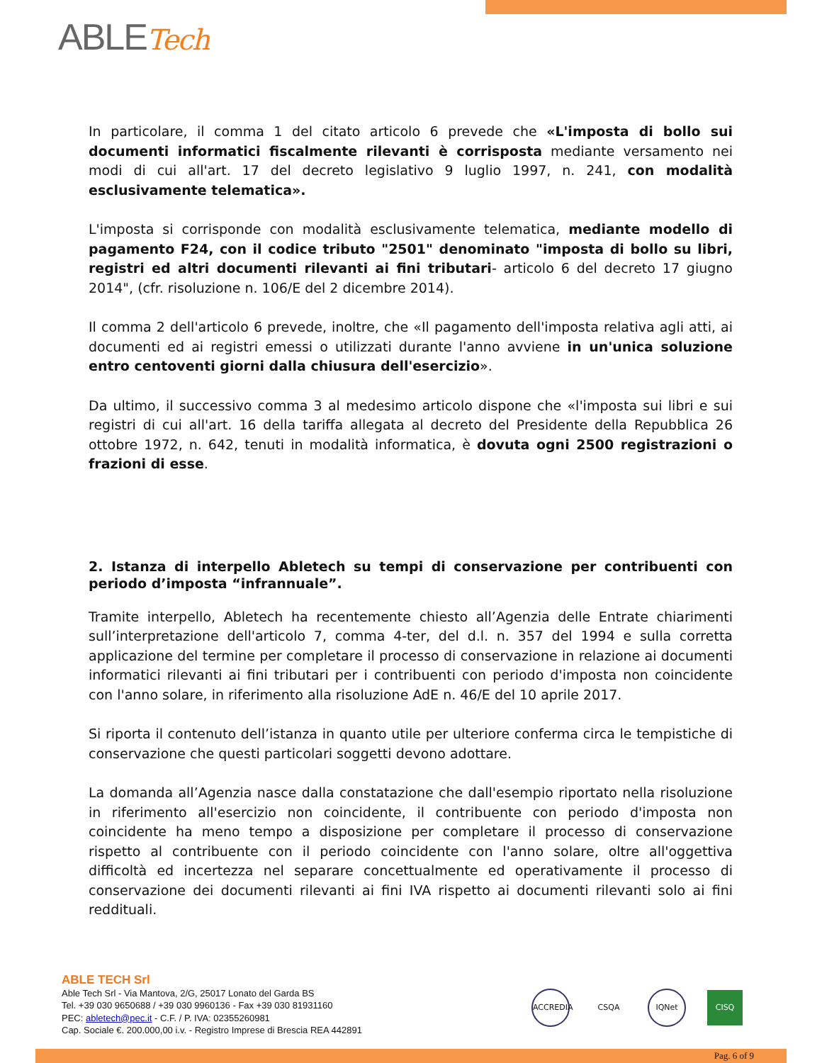ABLETech
In particolare, il comma 1 del citato articolo 6 prevede che «L'imposta di bollo sui documenti informatici fiscalmente rilevanti è corrisposta mediante versamento nei modi di cui all'art. 17 del decreto legislativo 9 luglio 1997, n. 241, con modalità esclusivamente telematica».
L'imposta si corrisponde con modalità esclusivamente telematica, mediante modello di pagamento F24, con il codice tributo "2501" denominato "imposta di bollo su libri, registri ed altri documenti rilevanti ai fini tributari- articolo 6 del decreto 17 giugno 2014", (cfr. risoluzione n. 106/E del 2 dicembre 2014).
Il comma 2 dell'articolo 6 prevede, inoltre, che «Il pagamento dell'imposta relativa agli atti, ai documenti ed ai registri emessi o utilizzati durante l'anno avviene in un'unica soluzione entro centoventi giorni dalla chiusura dell'esercizio».
Da ultimo, il successivo comma 3 al medesimo articolo dispone che «l'imposta sui libri e sui registri di cui all'art. 16 della tariffa allegata al decreto del Presidente della Repubblica 26 ottobre 1972, n. 642, tenuti in modalità informatica, è dovuta ogni 2500 registrazioni o frazioni di esse.
2. Istanza di interpello Abletech su tempi di conservazione per contribuenti con periodo d’imposta “infrannuale”.
Tramite interpello, Abletech ha recentemente chiesto all’Agenzia delle Entrate chiarimenti sull’interpretazione dell'articolo 7, comma 4-ter, del d.l. n. 357 del 1994 e sulla corretta applicazione del termine per completare il processo di conservazione in relazione ai documenti informatici rilevanti ai fini tributari per i contribuenti con periodo d'imposta non coincidente con l'anno solare, in riferimento alla risoluzione AdE n. 46/E del 10 aprile 2017.
Si riporta il contenuto dell’istanza in quanto utile per ulteriore conferma circa le tempistiche di conservazione che questi particolari soggetti devono adottare.
La domanda all’Agenzia nasce dalla constatazione che dall'esempio riportato nella risoluzione in riferimento all'esercizio non coincidente, il contribuente con periodo d'imposta non coincidente ha meno tempo a disposizione per completare il processo di conservazione rispetto al contribuente con il periodo coincidente con l'anno solare, oltre all'oggettiva difficoltà ed incertezza nel separare concettualmente ed operativamente il processo di conservazione dei documenti rilevanti ai fini IVA rispetto ai documenti rilevanti solo ai fini reddituali.
ABLE TECH Srl
Able Tech Srl - Via Mantova, 2/G, 25017 Lonato del Garda BS
Tel. +39 030 9650688 / +39 030 9960136 - Fax +39 030 81931160
PEC: abletech@pec.it - C.F. / P. IVA: 02355260981
Cap. Sociale €. 200.000,00 i.v. - Registro Imprese di Brescia REA 442891
ACCREDIA
CSQA IQNet CISQ
Pag. 6 of 9